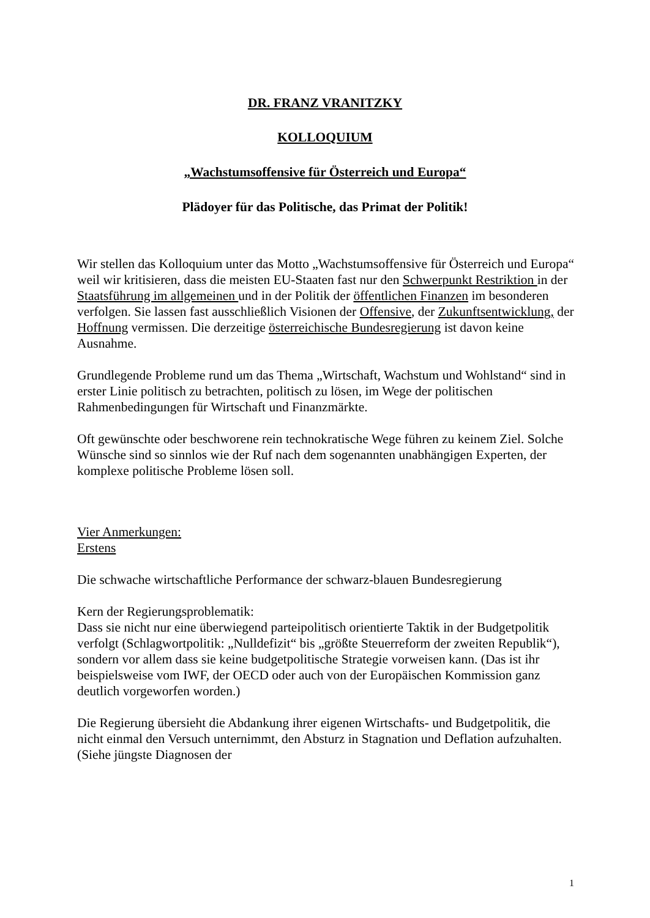DR. FRANZ VRANITZKY
KOLLOQUIUM
„Wachstumsoffensive für Österreich und Europa“
Plädoyer für das Politische, das Primat der Politik!
Wir stellen das Kolloquium unter das Motto „Wachstumsoffensive für Österreich und Europa“ weil wir kritisieren, dass die meisten EU-Staaten fast nur den Schwerpunkt Restriktion in der Staatsführung im allgemeinen und in der Politik der öffentlichen Finanzen im besonderen verfolgen. Sie lassen fast ausschließlich Visionen der Offensive, der Zukunftsentwicklung, der Hoffnung vermissen. Die derzeitige österreichische Bundesregierung ist davon keine Ausnahme.
Grundlegende Probleme rund um das Thema „Wirtschaft, Wachstum und Wohlstand“ sind in erster Linie politisch zu betrachten, politisch zu lösen, im Wege der politischen Rahmenbedingungen für Wirtschaft und Finanzmärkte.
Oft gewünschte oder beschworene rein technokratische Wege führen zu keinem Ziel. Solche Wünsche sind so sinnlos wie der Ruf nach dem sogenannten unabhängigen Experten, der komplexe politische Probleme lösen soll.
Vier Anmerkungen:
Erstens
Die schwache wirtschaftliche Performance der schwarz-blauen Bundesregierung
Kern der Regierungsproblematik:
Dass sie nicht nur eine überwiegend parteipolitisch orientierte Taktik in der Budgetpolitik verfolgt (Schlagwortpolitik: „Nulldefizit“ bis „größte Steuerreform der zweiten Republik“), sondern vor allem dass sie keine budgetpolitische Strategie vorweisen kann. (Das ist ihr beispielsweise vom IWF, der OECD oder auch von der Europäischen Kommission ganz deutlich vorgeworfen worden.)
Die Regierung übersieht die Abdankung ihrer eigenen Wirtschafts- und Budgetpolitik, die nicht einmal den Versuch unternimmt, den Absturz in Stagnation und Deflation aufzuhalten. (Siehe jüngste Diagnosen der
1